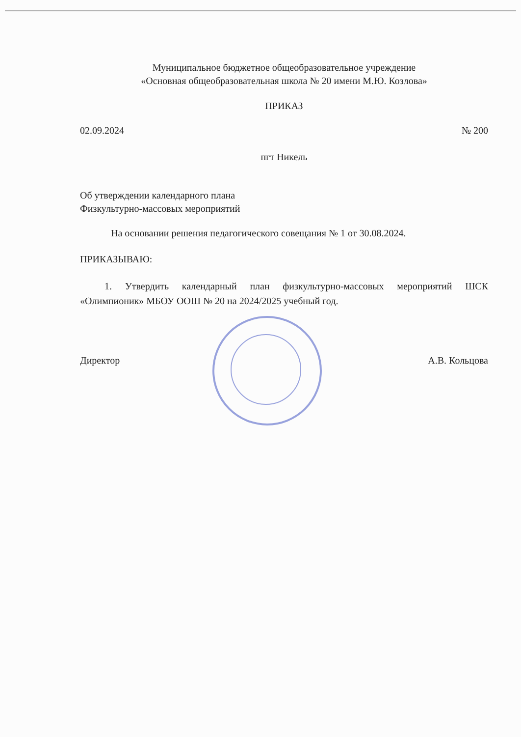Муниципальное бюджетное общеобразовательное учреждение
«Основная общеобразовательная школа № 20 имени М.Ю. Козлова»
ПРИКАЗ
02.09.2024 № 200
пгт Никель
Об утверждении календарного плана
Физкультурно-массовых мероприятий
На основании решения педагогического совещания № 1 от 30.08.2024.
ПРИКАЗЫВАЮ:
1. Утвердить календарный план физкультурно-массовых мероприятий ШСК «Олимпионик» МБОУ ООШ № 20 на 2024/2025 учебный год.
Директор А.В. Кольцова